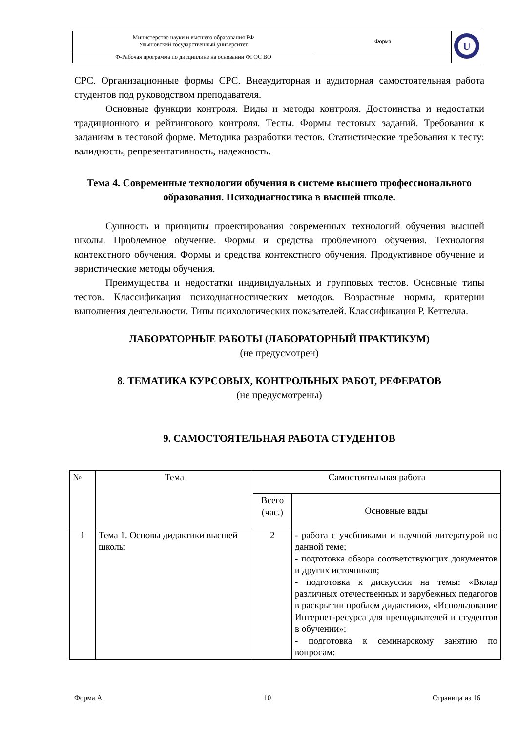| Министерство науки и высшего образования РФ Ульяновский государственный университет | Форма | U |
| Ф-Рабочая программа по дисциплине на основании ФГОС ВО | | |
СРС. Организационные формы СРС. Внеаудиторная и аудиторная самостоятельная работа студентов под руководством преподавателя.
Основные функции контроля. Виды и методы контроля. Достоинства и недостатки традиционного и рейтингового контроля. Тесты. Формы тестовых заданий. Требования к заданиям в тестовой форме. Методика разработки тестов. Статистические требования к тесту: валидность, репрезентативность, надежность.
Тема 4. Современные технологии обучения в системе высшего профессионального образования. Психодиагностика в высшей школе.
Сущность и принципы проектирования современных технологий обучения высшей школы. Проблемное обучение. Формы и средства проблемного обучения. Технология контекстного обучения. Формы и средства контекстного обучения. Продуктивное обучение и эвристические методы обучения.
Преимущества и недостатки индивидуальных и групповых тестов. Основные типы тестов. Классификация психодиагностических методов. Возрастные нормы, критерии выполнения деятельности. Типы психологических показателей. Классификация Р. Кеттелла.
ЛАБОРАТОРНЫЕ РАБОТЫ (ЛАБОРАТОРНЫЙ ПРАКТИКУМ)
(не предусмотрен)
8. ТЕМАТИКА КУРСОВЫХ, КОНТРОЛЬНЫХ РАБОТ, РЕФЕРАТОВ
(не предусмотрены)
9. САМОСТОЯТЕЛЬНАЯ РАБОТА СТУДЕНТОВ
| № | Тема | Самостоятельная работа | |
| | | Всего (час.) | Основные виды |
| 1 | Тема 1. Основы дидактики высшей школы | 2 | - работа с учебниками и научной литературой по данной теме; - подготовка обзора соответствующих документов и других источников; - подготовка к дискуссии на темы: «Вклад различных отечественных и зарубежных педагогов в раскрытии проблем дидактики», «Использование Интернет-ресурса для преподавателей и студентов в обучении»; - подготовка к семинарскому занятию по вопросам: |
Форма А 10 Страница из 16